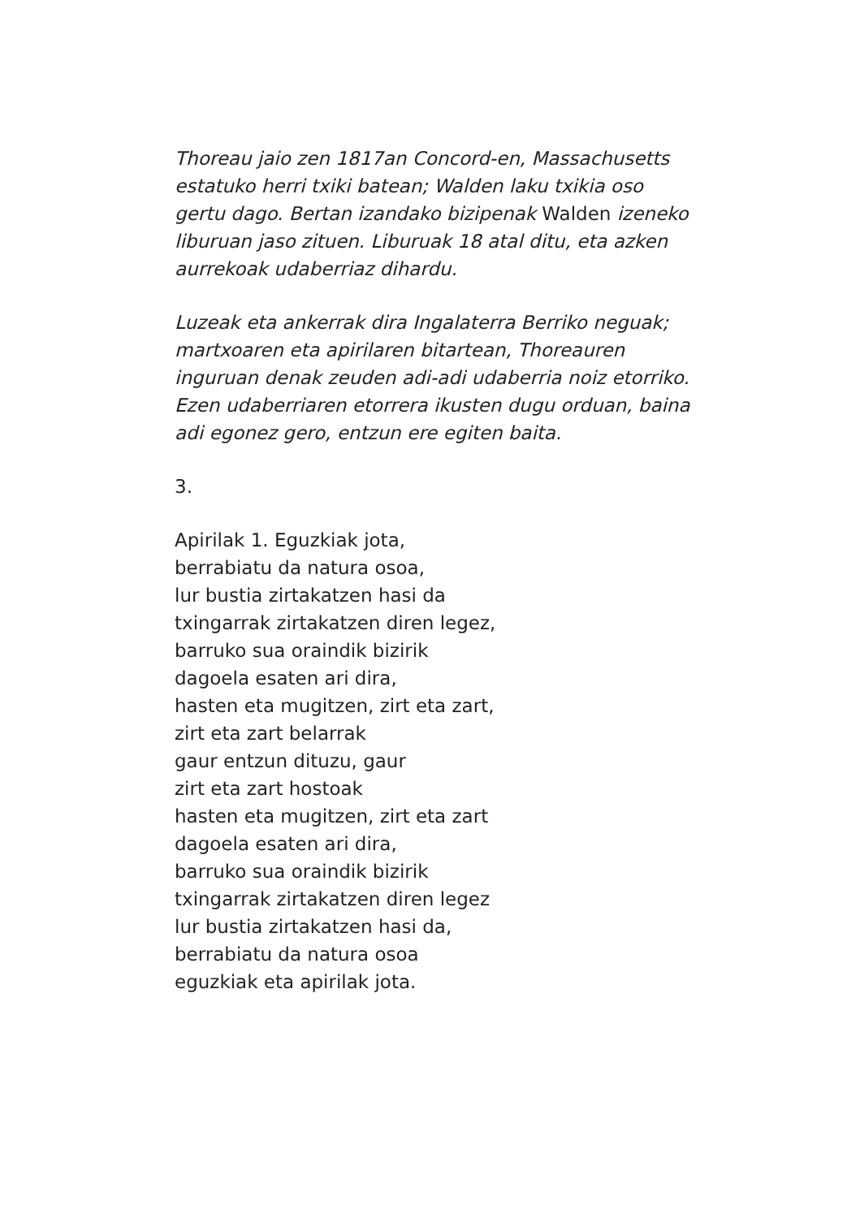Thoreau jaio zen 1817an Concord-en, Massachusetts estatuko herri txiki batean; Walden laku txikia oso gertu dago. Bertan izandako bizipenak Walden izeneko liburuan jaso zituen. Liburuak 18 atal ditu, eta azken aurrekoak udaberriaz dihardu.
Luzeak eta ankerrak dira Ingalaterra Berriko neguak; martxoaren eta apirilaren bitartean, Thoreauren inguruan denak zeuden adi-adi udaberria noiz etorriko. Ezen udaberriaren etorrera ikusten dugu orduan, baina adi egonez gero, entzun ere egiten baita.
3.
Apirilak 1. Eguzkiak jota,
berrabiatu da natura osoa,
lur bustia zirtakatzen hasi da
txingarrak zirtakatzen diren legez,
barruko sua oraindik bizirik
dagoela esaten ari dira,
hasten eta mugitzen, zirt eta zart,
zirt eta zart belarrak
gaur entzun dituzu, gaur
zirt eta zart hostoak
hasten eta mugitzen, zirt eta zart
dagoela esaten ari dira,
barruko sua oraindik bizirik
txingarrak zirtakatzen diren legez
lur bustia zirtakatzen hasi da,
berrabiatu da natura osoa
eguzkiak eta apirilak jota.